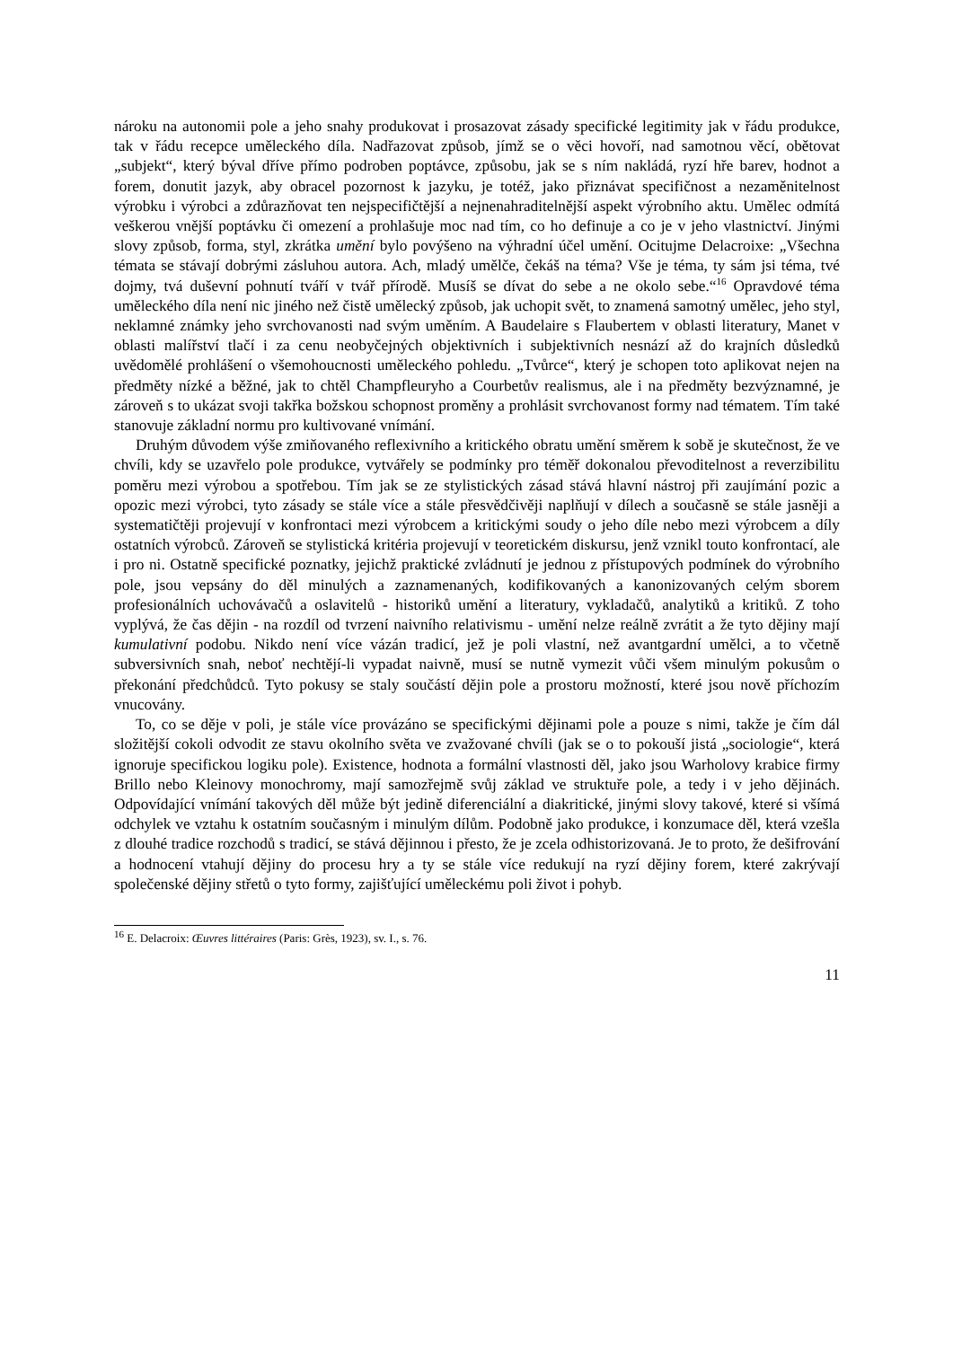nároku na autonomii pole a jeho snahy produkovat i prosazovat zásady specifické legitimity jak v řádu produkce, tak v řádu recepce uměleckého díla. Nadřazovat způsob, jímž se o věci hovoří, nad samotnou věcí, obětovat „subjekt“, který býval dříve přímo podroben poptávce, způsobu, jak se s ním nakládá, ryzí hře barev, hodnot a forem, donutit jazyk, aby obracel pozornost k jazyku, je totéž, jako přiznávat specifičnost a nezaměnitelnost výrobku i výrobci a zdůrazňovat ten nejspecifičtější a nejnenahraditelnější aspekt výrobního aktu. Umělec odmítá veškerou vnější poptávku či omezení a prohlašuje moc nad tím, co ho definuje a co je v jeho vlastnictví. Jinými slovy způsob, forma, styl, zkrátka umění bylo povýšeno na výhradní účel umění. Ocitujme Delacroixe: „Všechna témata se stávají dobrými zásluhou autora. Ach, mladý umělče, čekáš na téma? Vše je téma, ty sám jsi téma, tvé dojmy, tvá duševní pohnutí tváří v tvář přírodě. Musíš se dívat do sebe a ne okolo sebe.“<sup>16</sup> Opravdové téma uměleckého díla není nic jiného než čistě umělecký způsob, jak uchopit svět, to znamená samotný umělec, jeho styl, neklamné známky jeho svrchovanosti nad svým uměním. A Baudelaire s Flaubertem v oblasti literatury, Manet v oblasti malířství tlačí i za cenu neobyčejných objektivních i subjektivních nesnází až do krajních důsledků uvědomělé prohlášení o všemohoucnosti uměleckého pohledu. „Tvůrce“, který je schopen toto aplikovat nejen na předměty nízké a běžné, jak to chtěl Champfleuryho a Courbetův realismus, ale i na předměty bezvýznamné, je zároveň s to ukázat svoji takřka božskou schopnost proměny a prohlásit svrchovanost formy nad tématem. Tím také stanovuje základní normu pro kultivované vnímání.
Druhým důvodem výše zmiňovaného reflexivního a kritického obratu umění směrem k sobě je skutečnost, že ve chvíli, kdy se uzavřelo pole produkce, vytvářely se podmínky pro téměř dokonalou převoditelnost a reverzibilitu poměru mezi výrobou a spotřebou. Tím jak se ze stylistických zásad stává hlavní nástroj při zaujímání pozic a opozic mezi výrobci, tyto zásady se stále více a stále přesvědčivěji naplňují v dílech a současně se stále jasněji a systematičtěji projevují v konfrontaci mezi výrobcem a kritickými soudy o jeho díle nebo mezi výrobcem a díly ostatních výrobců. Zároveň se stylistická kritéria projevují v teoretickém diskursu, jenž vznikl touto konfrontací, ale i pro ni. Ostatně specifické poznatky, jejichž praktické zvládnutí je jednou z přístupových podmínek do výrobního pole, jsou vepsány do děl minulých a zaznamenaných, kodifikovaných a kanonizovaných celým sborem profesionálních uchovávačů a oslavitelů - historiků umění a literatury, vykladačů, analytiků a kritiků. Z toho vyplývá, že čas dějin - na rozdíl od tvrzení naivního relativismu - umění nelze reálně zvrátit a že tyto dějiny mají kumulativní podobu. Nikdo není více vázán tradicí, jež je poli vlastní, než avantgardní umělci, a to včetně subversivních snah, neboť nechtějí-li vypadat naivně, musí se nutně vymezit vůči všem minulým pokusům o překonání předchůdců. Tyto pokusy se staly součástí dějin pole a prostoru možností, které jsou nově příchozím vnucovány.
To, co se děje v poli, je stále více provázáno se specifickými dějinami pole a pouze s nimi, takže je čím dál složitější cokoli odvodit ze stavu okolního světa ve zvažované chvíli (jak se o to pokouší jistá „sociologie“, která ignoruje specifickou logiku pole). Existence, hodnota a formální vlastnosti děl, jako jsou Warholovy krabice firmy Brillo nebo Kleinovy monochromy, mají samozřejmě svůj základ ve struktuře pole, a tedy i v jeho dějinách. Odpovídající vnímání takových děl může být jedině diferenciální a diakritické, jinými slovy takové, které si všímá odchylek ve vztahu k ostatním současným i minulým dílům. Podobně jako produkce, i konzumace děl, která vzešla z dlouhé tradice rozchodů s tradicí, se stává dějinnou i přesto, že je zcela odhistorizovaná. Je to proto, že dešifrování a hodnocení vtahují dějiny do procesu hry a ty se stále více redukují na ryzí dějiny forem, které zakrývají společenské dějiny střetů o tyto formy, zajišťující uměleckému poli život i pohyb.
<sup>16</sup> E. Delacroix: Œuvres littéraires (Paris: Grès, 1923), sv. I., s. 76.
11